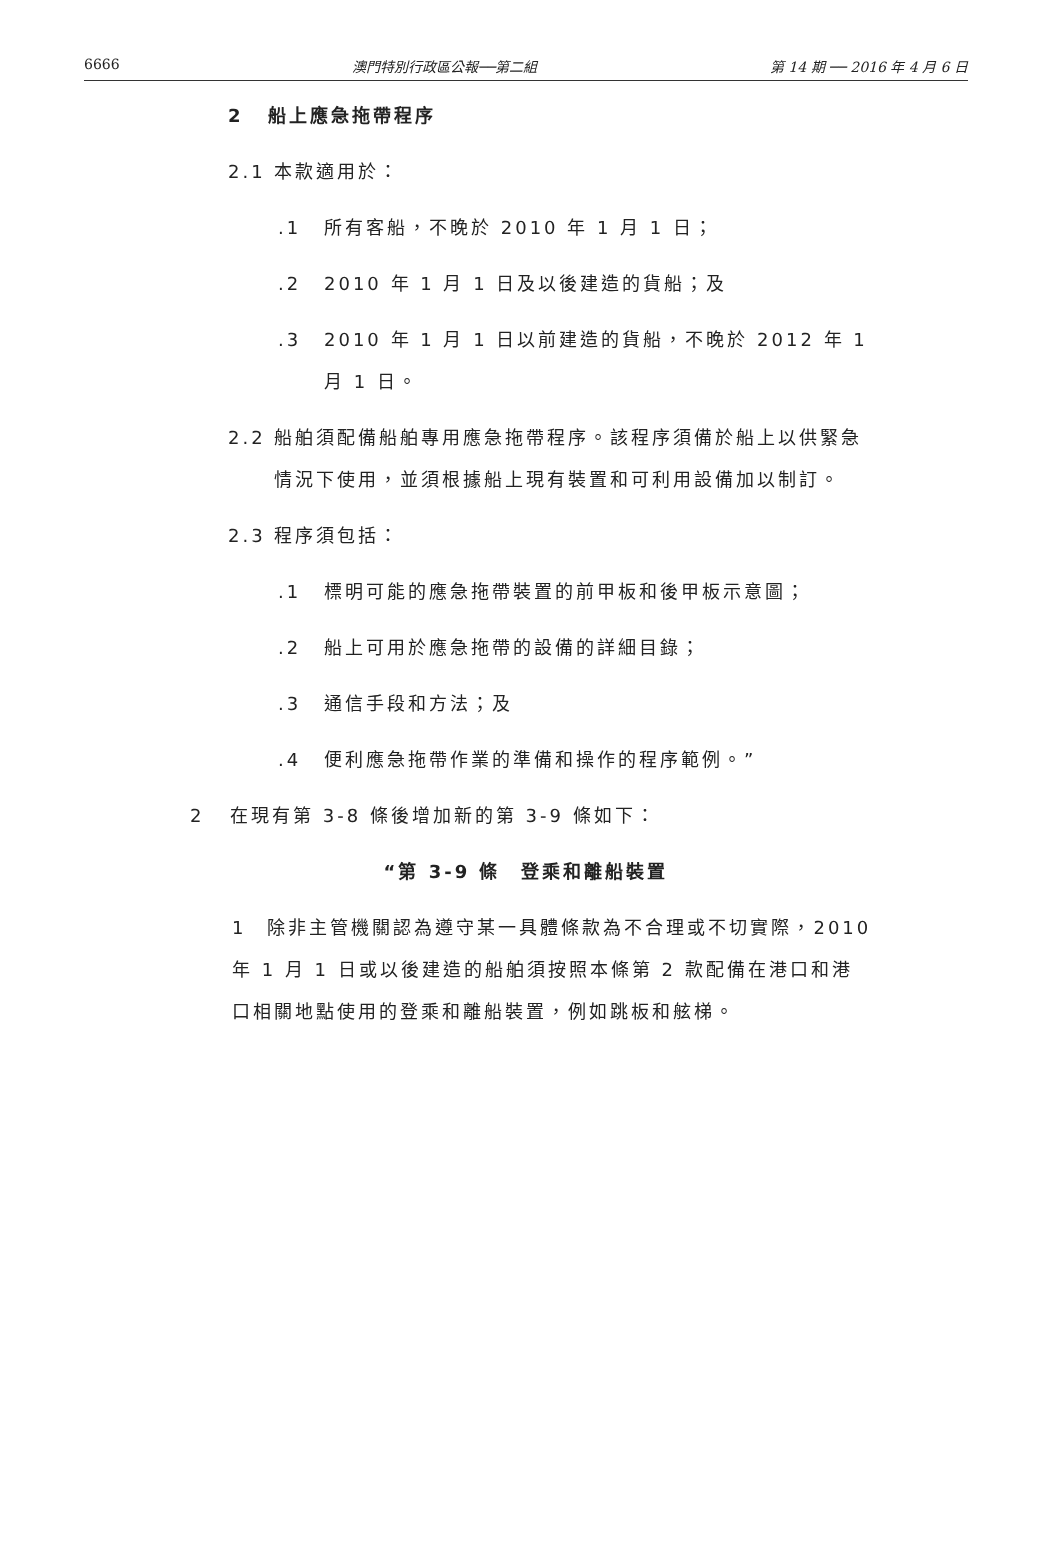6666 澳門特別行政區公報──第二組 第 14 期 ── 2016 年 4 月 6 日
2 船上應急拖帶程序
2.1 本款適用於：
.1 所有客船，不晚於 2010 年 1 月 1 日；
.2 2010 年 1 月 1 日及以後建造的貨船；及
.3 2010 年 1 月 1 日以前建造的貨船，不晚於 2012 年 1 月 1 日。
2.2 船舶須配備船舶專用應急拖帶程序。該程序須備於船上以供緊急情況下使用，並須根據船上現有裝置和可利用設備加以制訂。
2.3 程序須包括：
.1 標明可能的應急拖帶裝置的前甲板和後甲板示意圖；
.2 船上可用於應急拖帶的設備的詳細目錄；
.3 通信手段和方法；及
.4 便利應急拖帶作業的準備和操作的程序範例。”
2 在現有第 3-8 條後增加新的第 3-9 條如下：
“第 3-9 條　登乘和離船裝置
1　除非主管機關認為遵守某一具體條款為不合理或不切實際，2010 年 1 月 1 日或以後建造的船舶須按照本條第 2 款配備在港口和港口相關地點使用的登乘和離船裝置，例如跳板和舷梯。